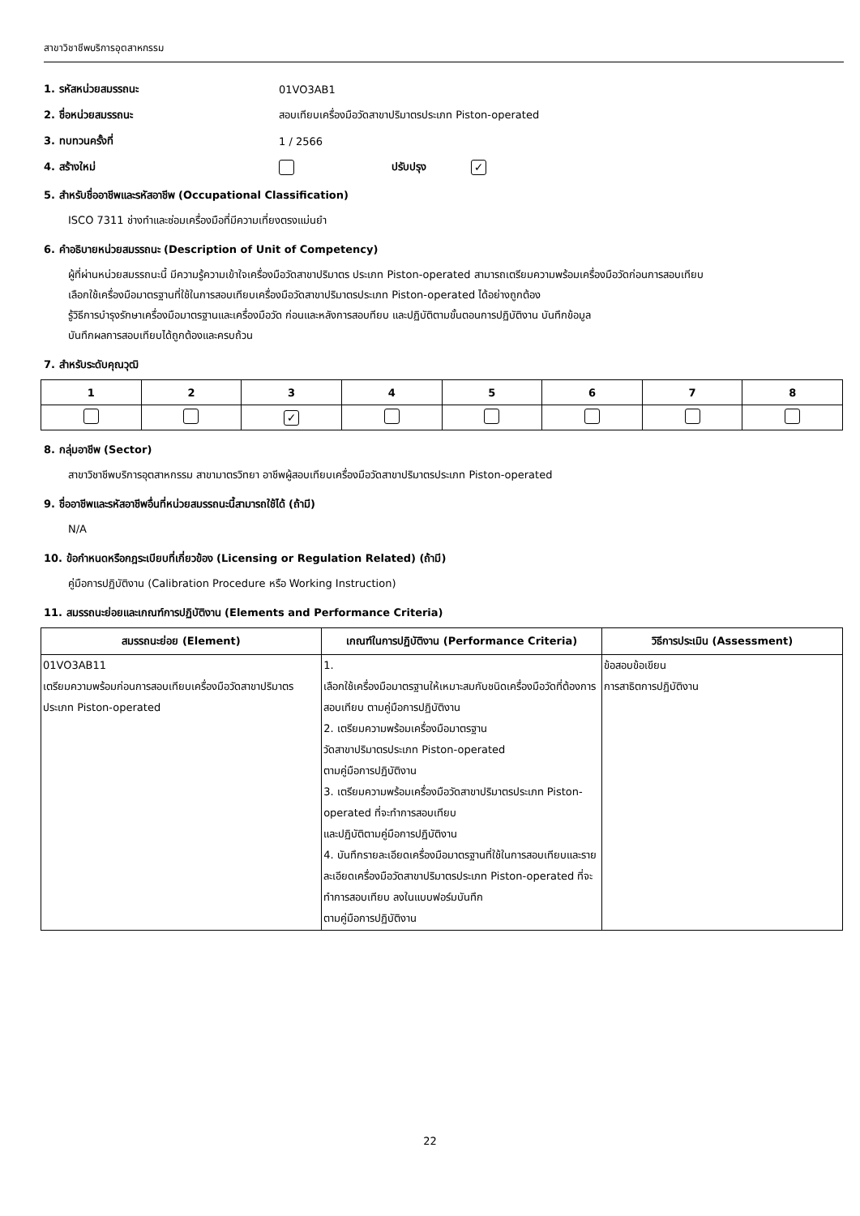สาขาวิชาชีพบริการอุตสาหกรรม
1. รหัสหน่วยสมรรถนะ 01VO3AB1
2. ชื่อหน่วยสมรรถนะ สอบเทียบเครื่องมือวัดสาขาปริมาตรประเภท Piston-operated
3. ทบทวนครั้งที่ 1 / 2566
4. สร้างใหม่ ปรับปรุง ✓
5. สำหรับชื่ออาชีพและรหัสอาชีพ (Occupational Classification)
ISCO 7311 ช่างทำและซ่อมเครื่องมือที่มีความเที่ยงตรงแม่นยำ
6. คำอธิบายหน่วยสมรรถนะ (Description of Unit of Competency)
ผู้ที่ผ่านหน่วยสมรรถนะนี้ มีความรู้ความเข้าใจเครื่องมือวัดสาขาปริมาตร ประเภท Piston-operated สามารถเตรียมความพร้อมเครื่องมือวัดก่อนการสอบเทียบ
เลือกใช้เครื่องมือมาตรฐานที่ใช้ในการสอบเทียบเครื่องมือวัดสาขาปริมาตรประเภท Piston-operated ได้อย่างถูกต้อง
รู้วิธีการบำรุงรักษาเครื่องมือมาตรฐานและเครื่องมือวัด ก่อนและหลังการสอบทียบ และปฏิบัติตามขั้นตอนการปฏิบัติงาน บันทึกข้อมูล
บันทึกผลการสอบเทียบได้ถูกต้องและครบถ้วน
7. สำหรับระดับคุณวุฒิ
| 1 | 2 | 3 | 4 | 5 | 6 | 7 | 8 |
| --- | --- | --- | --- | --- | --- | --- | --- |
| | | ✓ | | | | | |
8. กลุ่มอาชีพ (Sector)
สาขาวิชาชีพบริการอุตสาหกรรม สาขามาตรวิทยา อาชีพผู้สอบเทียบเครื่องมือวัดสาขาปริมาตรประเภท Piston-operated
9. ชื่ออาชีพและรหัสอาชีพอื่นที่หน่วยสมรรถนะนี้สามารถใช้ได้ (ถ้ามี)
N/A
10. ข้อกำหนดหรือกฎระเบียบที่เกี่ยวข้อง (Licensing or Regulation Related) (ถ้ามี)
คู่มือการปฏิบัติงาน (Calibration Procedure หรือ Working Instruction)
11. สมรรถนะย่อยและเกณฑ์การปฏิบัติงาน (Elements and Performance Criteria)
| สมรรถนะย่อย (Element) | เกณฑ์ในการปฏิบัติงาน (Performance Criteria) | วิธีการประเมิน (Assessment) |
| --- | --- | --- |
| 01VO3AB11 เตรียมความพร้อมก่อนการสอบเทียบเครื่องมือวัดสาขาปริมาตรประเภท Piston-operated | 1. เลือกใช้เครื่องมือมาตรฐานให้เหมาะสมกับชนิดเครื่องมือวัดที่ต้องการสอบเทียบ ตามคู่มือการปฏิบัติงาน 2. เตรียมความพร้อมเครื่องมือมาตรฐาน วัดสาขาปริมาตรประเภท Piston-operated ตามคู่มือการปฏิบัติงาน 3. เตรียมความพร้อมเครื่องมือวัดสาขาปริมาตรประเภท Piston-operated ที่จะทำการสอบเทียบ และปฏิบัติตามคู่มือการปฏิบัติงาน 4. บันทึกรายละเอียดเครื่องมือมาตรฐานที่ใช้ในการสอบเทียบและรายละเอียดเครื่องมือวัดสาขาปริมาตรประเภท Piston-operated ที่จะทำการสอบเทียบ ลงในแบบฟอร์มบันทึก ตามคู่มือการปฏิบัติงาน | ข้อสอบข้อเขียน การสาธิตการปฏิบัติงาน |
22